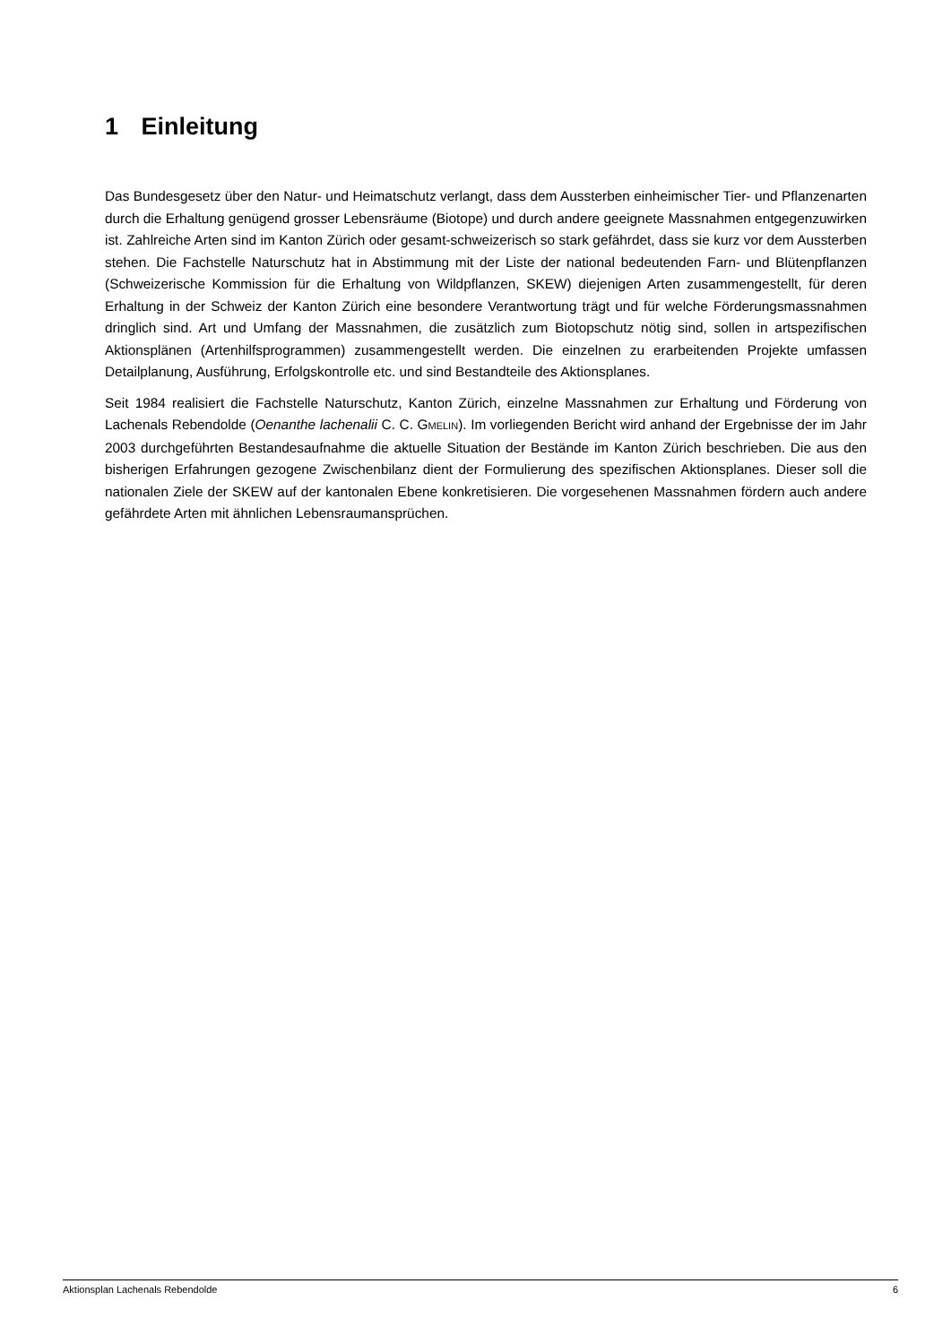1 Einleitung
Das Bundesgesetz über den Natur- und Heimatschutz verlangt, dass dem Aussterben einheimischer Tier- und Pflanzenarten durch die Erhaltung genügend grosser Lebensräume (Biotope) und durch andere geeignete Massnahmen entgegenzuwirken ist. Zahlreiche Arten sind im Kanton Zürich oder gesamt-schweizerisch so stark gefährdet, dass sie kurz vor dem Aussterben stehen. Die Fachstelle Naturschutz hat in Abstimmung mit der Liste der national bedeutenden Farn- und Blütenpflanzen (Schweizerische Kommission für die Erhaltung von Wildpflanzen, SKEW) diejenigen Arten zusammengestellt, für deren Erhaltung in der Schweiz der Kanton Zürich eine besondere Verantwortung trägt und für welche Förderungsmassnahmen dringlich sind. Art und Umfang der Massnahmen, die zusätzlich zum Biotopschutz nötig sind, sollen in artspezifischen Aktionsplänen (Artenhilfsprogrammen) zusammengestellt werden. Die einzelnen zu erarbeitenden Projekte umfassen Detailplanung, Ausführung, Erfolgskontrolle etc. und sind Bestandteile des Aktionsplanes.
Seit 1984 realisiert die Fachstelle Naturschutz, Kanton Zürich, einzelne Massnahmen zur Erhaltung und Förderung von Lachenals Rebendolde (Oenanthe lachenalii C. C. GMELIN). Im vorliegenden Bericht wird anhand der Ergebnisse der im Jahr 2003 durchgeführten Bestandesaufnahme die aktuelle Situation der Bestände im Kanton Zürich beschrieben. Die aus den bisherigen Erfahrungen gezogene Zwischenbilanz dient der Formulierung des spezifischen Aktionsplanes. Dieser soll die nationalen Ziele der SKEW auf der kantonalen Ebene konkretisieren. Die vorgesehenen Massnahmen fördern auch andere gefährdete Arten mit ähnlichen Lebensraumansprüchen.
Aktionsplan Lachenals Rebendolde 6